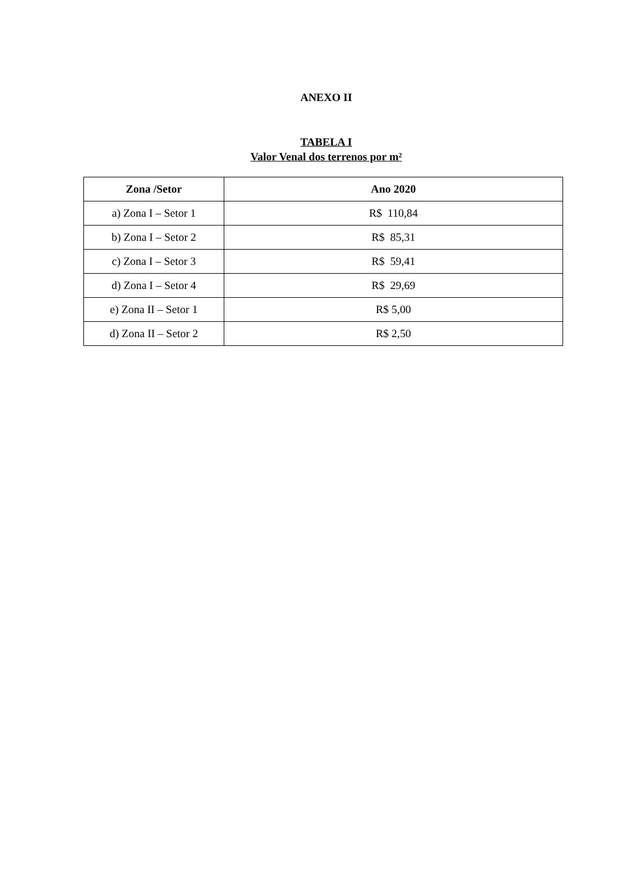ANEXO II
TABELA I
Valor Venal dos terrenos por m²
| Zona /Setor | Ano 2020 |
| --- | --- |
| a) Zona I – Setor 1 | R$ 110,84 |
| b) Zona I – Setor 2 | R$ 85,31 |
| c) Zona I – Setor 3 | R$ 59,41 |
| d) Zona I – Setor 4 | R$ 29,69 |
| e) Zona II – Setor 1 | R$ 5,00 |
| d) Zona II – Setor 2 | R$ 2,50 |